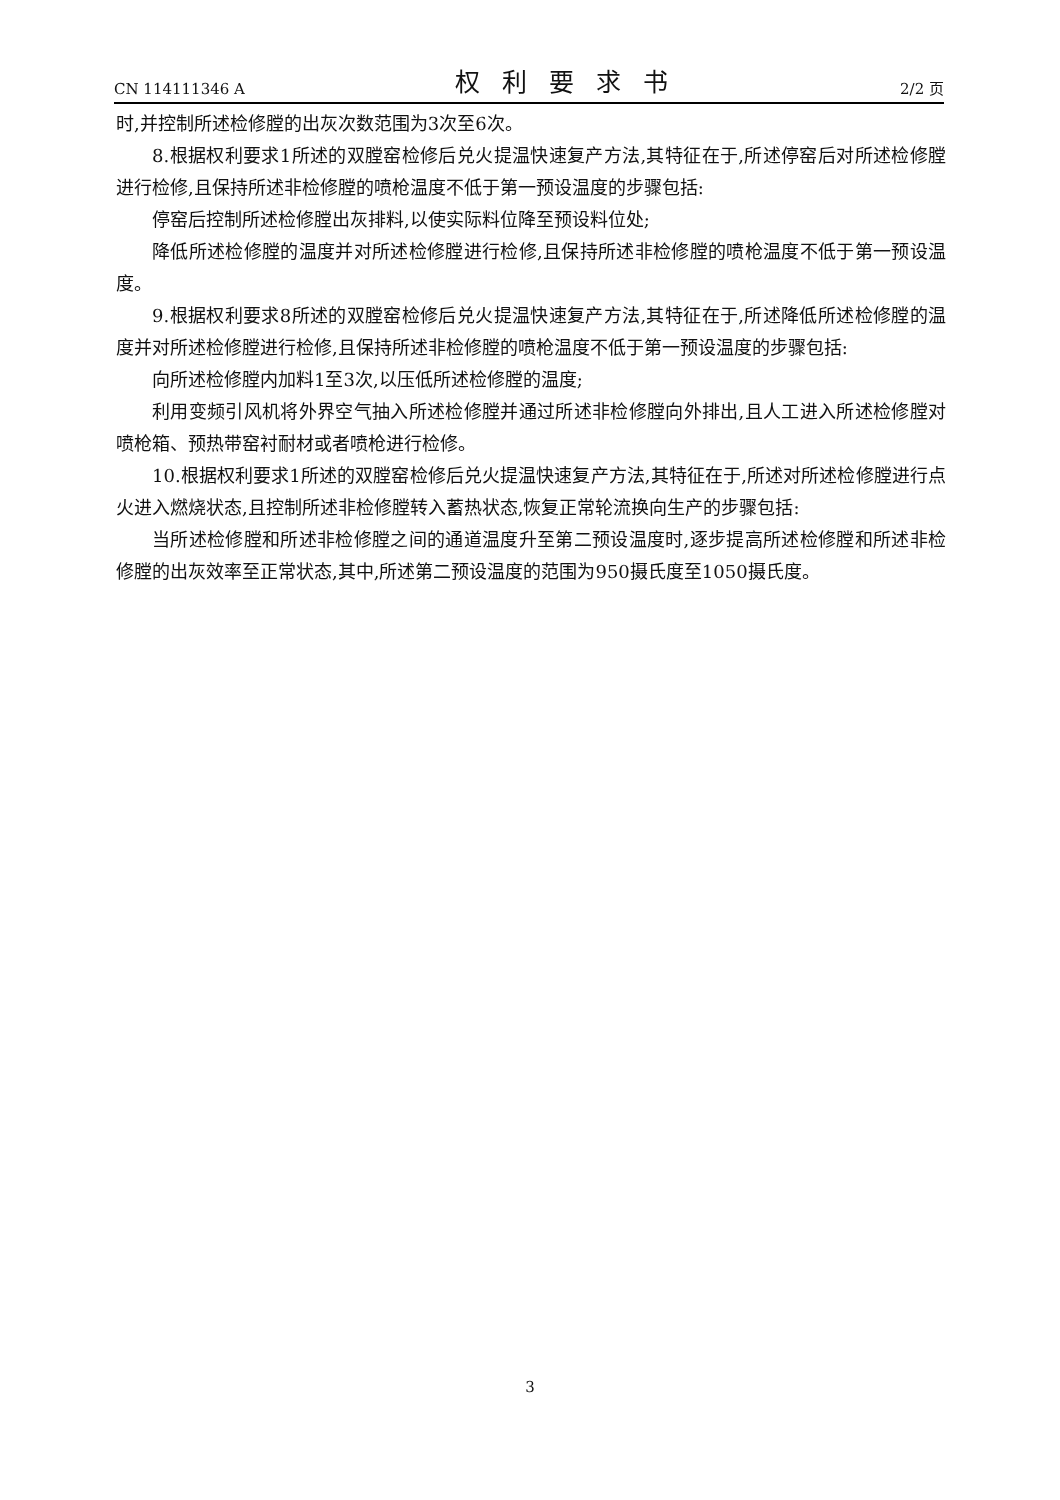CN 114111346 A 权利要求书 2/2 页
时,并控制所述检修膛的出灰次数范围为3次至6次。
8.根据权利要求1所述的双膛窑检修后兑火提温快速复产方法,其特征在于,所述停窑后对所述检修膛进行检修,且保持所述非检修膛的喷枪温度不低于第一预设温度的步骤包括:
停窑后控制所述检修膛出灰排料,以使实际料位降至预设料位处;
降低所述检修膛的温度并对所述检修膛进行检修,且保持所述非检修膛的喷枪温度不低于第一预设温度。
9.根据权利要求8所述的双膛窑检修后兑火提温快速复产方法,其特征在于,所述降低所述检修膛的温度并对所述检修膛进行检修,且保持所述非检修膛的喷枪温度不低于第一预设温度的步骤包括:
向所述检修膛内加料1至3次,以压低所述检修膛的温度;
利用变频引风机将外界空气抽入所述检修膛并通过所述非检修膛向外排出,且人工进入所述检修膛对喷枪箱、预热带窑衬耐材或者喷枪进行检修。
10.根据权利要求1所述的双膛窑检修后兑火提温快速复产方法,其特征在于,所述对所述检修膛进行点火进入燃烧状态,且控制所述非检修膛转入蓄热状态,恢复正常轮流换向生产的步骤包括:
当所述检修膛和所述非检修膛之间的通道温度升至第二预设温度时,逐步提高所述检修膛和所述非检修膛的出灰效率至正常状态,其中,所述第二预设温度的范围为950摄氏度至1050摄氏度。
3